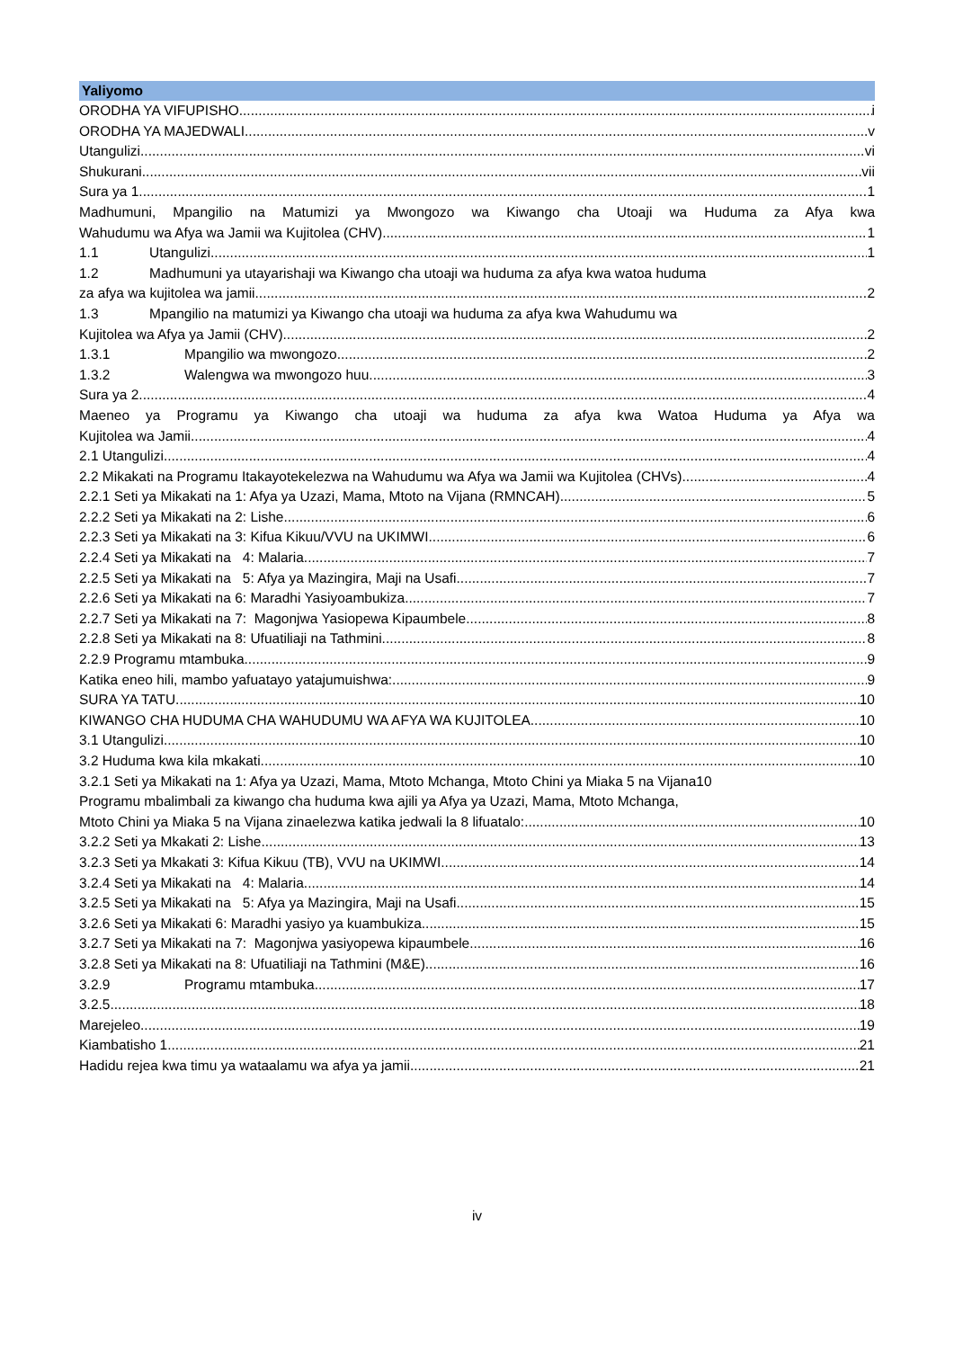Yaliyomo
ORODHA YA VIFUPISHO i
ORODHA YA MAJEDWALI v
Utangulizi vi
Shukurani vii
Sura ya 1 1
Madhumuni, Mpangilio na Matumizi ya Mwongozo wa Kiwango cha Utoaji wa Huduma za Afya kwa
Wahudumu wa Afya wa Jamii wa Kujitolea (CHV) 1
1.1 Utangulizi 1
1.2 Madhumuni ya utayarishaji wa Kiwango cha utoaji wa huduma za afya kwa watoa huduma
za afya wa kujitolea wa jamii 2
1.3 Mpangilio na matumizi ya Kiwango cha utoaji wa huduma za afya kwa Wahudumu wa
Kujitolea wa Afya ya Jamii (CHV) 2
1.3.1 Mpangilio wa mwongozo 2
1.3.2 Walengwa wa mwongozo huu 3
Sura ya 2 4
Maeneo ya Programu ya Kiwango cha utoaji wa huduma za afya kwa Watoa Huduma ya Afya wa
Kujitolea wa Jamii 4
2.1 Utangulizi 4
2.2 Mikakati na Programu Itakayotekelezwa na Wahudumu wa Afya wa Jamii wa Kujitolea (CHVs) 4
2.2.1 Seti ya Mikakati na 1: Afya ya Uzazi, Mama, Mtoto na Vijana (RMNCAH) 5
2.2.2 Seti ya Mikakati na 2: Lishe 6
2.2.3 Seti ya Mikakati na 3: Kifua Kikuu/VVU na UKIMWI 6
2.2.4 Seti ya Mikakati na 4: Malaria 7
2.2.5 Seti ya Mikakati na 5: Afya ya Mazingira, Maji na Usafi 7
2.2.6 Seti ya Mikakati na 6: Maradhi Yasiyoambukiza 7
2.2.7 Seti ya Mikakati na 7: Magonjwa Yasiopewa Kipaumbele 8
2.2.8 Seti ya Mikakati na 8: Ufuatiliaji na Tathmini 8
2.2.9 Programu mtambuka 9
Katika eneo hili, mambo yafuatayo yatajumuishwa: 9
SURA YA TATU 10
KIWANGO CHA HUDUMA CHA WAHUDUMU WA AFYA WA KUJITOLEA 10
3.1 Utangulizi 10
3.2 Huduma kwa kila mkakati 10
3.2.1 Seti ya Mikakati na 1: Afya ya Uzazi, Mama, Mtoto Mchanga, Mtoto Chini ya Miaka 5 na Vijana10
Programu mbalimbali za kiwango cha huduma kwa ajili ya Afya ya Uzazi, Mama, Mtoto Mchanga,
Mtoto Chini ya Miaka 5 na Vijana zinaelezwa katika jedwali la 8 lifuatalo: 10
3.2.2 Seti ya Mkakati 2: Lishe 13
3.2.3 Seti ya Mkakati 3: Kifua Kikuu (TB), VVU na UKIMWI 14
3.2.4 Seti ya Mikakati na 4: Malaria 14
3.2.5 Seti ya Mikakati na 5: Afya ya Mazingira, Maji na Usafi 15
3.2.6 Seti ya Mikakati 6: Maradhi yasiyo ya kuambukiza 15
3.2.7 Seti ya Mikakati na 7: Magonjwa yasiyopewa kipaumbele 16
3.2.8 Seti ya Mikakati na 8: Ufuatiliaji na Tathmini (M&E) 16
3.2.9 Programu mtambuka 17
3.2.5 18
Marejeleo 19
Kiambatisho 1 21
Hadidu rejea kwa timu ya wataalamu wa afya ya jamii 21
iv